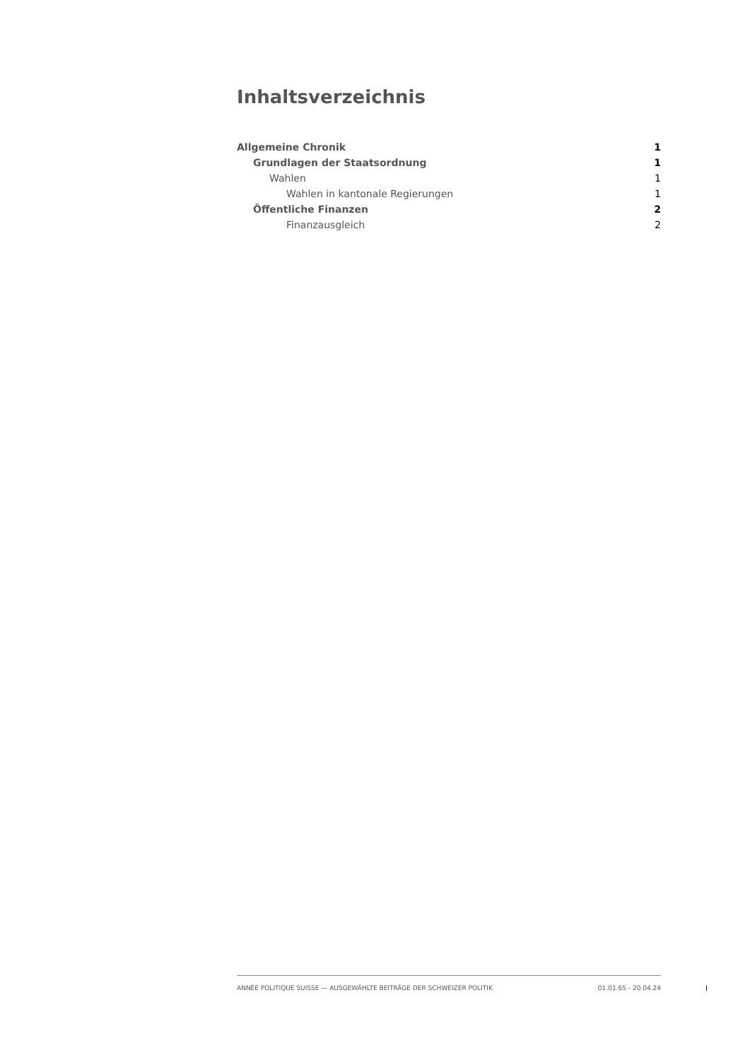Inhaltsverzeichnis
Allgemeine Chronik 1
Grundlagen der Staatsordnung 1
Wahlen 1
Wahlen in kantonale Regierungen 1
Öffentliche Finanzen 2
Finanzausgleich 2
ANNÉE POLITIQUE SUISSE — AUSGEWÄHLTE BEITRÄGE DER SCHWEIZER POLITIK 01.01.65 - 20.04.24
I